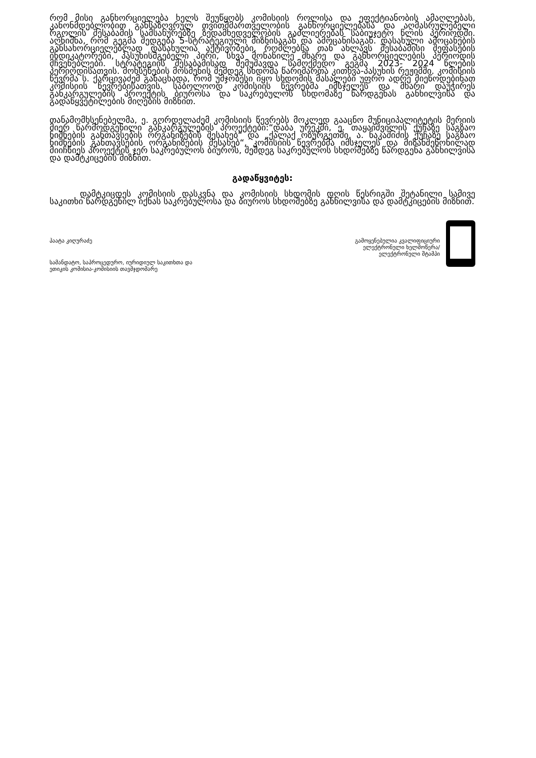რომ მისი განხორციელება ხელს შეუწყობს კომისიის როლისა და ეფექტიანობის ამაღლებას, კანონმდებლობით განსაზღვრულ თვითმმართველობის განხორციელებასა და აღმასრულებელი რგოლის შესაბამის სამსახურებზე ზედამხედველობის გაძლიერებას საბიუჯეტო წლის პერიოდში. აღნიშნა, რომ გეგმა შედგება 5-სტრატეგიული მიზნისაგან და ამოცანისაგან. დასახული ამოცანების განსახორციელებლად დასახულია აქტივობები, რომლებსა თან ახლავს შესაბამისი შეფასების ინდიკატორები, პასუხისმგებელი პირი, სხვა მონაწილე მხარე და განხორციელების პერიოდის მჩვენებლები. სტრატეგიის შესაბამისად შემუშავდა სამოქმედო გეგმა 2023- 2024 წლების პერიოდისათვის. მოხსენების მოსმენის შემდეგ სხდომა წარიმართა კითხვა-პასუხის რეჟიმში. კომისიის წევრმა ს. ქარცივაძემ განაცხადა, რომ უმჯობესი იყო სხდომის მასალები უფრო ადრე მიეწოდებინათ კომისიის წევრებისათვის. საბოლოოდ კომისიის წევრებმა იმსჯელეს და მხარი დაუჭირეს განკარგულების პროექტის ბიუროსა და საკრებულოს სხდომაზე წარდგენას განხილვისა და გადაწყვეტილების მიღების მიზნით.
თანამომხსენებელმა, ე. გორდელაძემ კომისიის წევრებს მოკლედ გააცნო მუნიციპალიტეტის მერიის მიერ წარმოდგენილი განკარგულების პროექტები:“დაბა ურეკში, ე. თაყაიშვილის ქუჩაზე საგზაო ნიშნების განთავსების ორგანიზების შესახებ“ და „ქალაქ ოზურგეთში, ა. ნაკაშიძის ქუჩაზე საგზაო ნიშნების განთავსების ორგანიზების შესახებ“, კომისიის წევრებმა იმსჯელეს და მიზანშეწონილად მიიჩნიეს პროექტის ჯერ საკრებულოს ბიუროს, შემდეგ საკრებულოს სხდომებზე წარდგენა განხილვისა და დამტკიცების მიზნით.
გადაწყვიტეს:
დამტკიცდეს კომისიის დასკვნა და კომისიის სხდომის დღის წესრიგში შეტანილი სამივე საკითხი წარდგენილ იქნას საკრებულოსა და ბიუროს სხდომებზე განხილვისა და დამტკიცების მიზნით.
პაატა კიღურაძე
სამანდატო, საპროცედურო, იურიდიულ საკითხთა და
ეთიკის კომისია-კომისიის თავმჯდომარე
გამოყენებულია კვალიფიციური
ელექტრონული ხელმოწერა/
ელექტრონული შტამპი